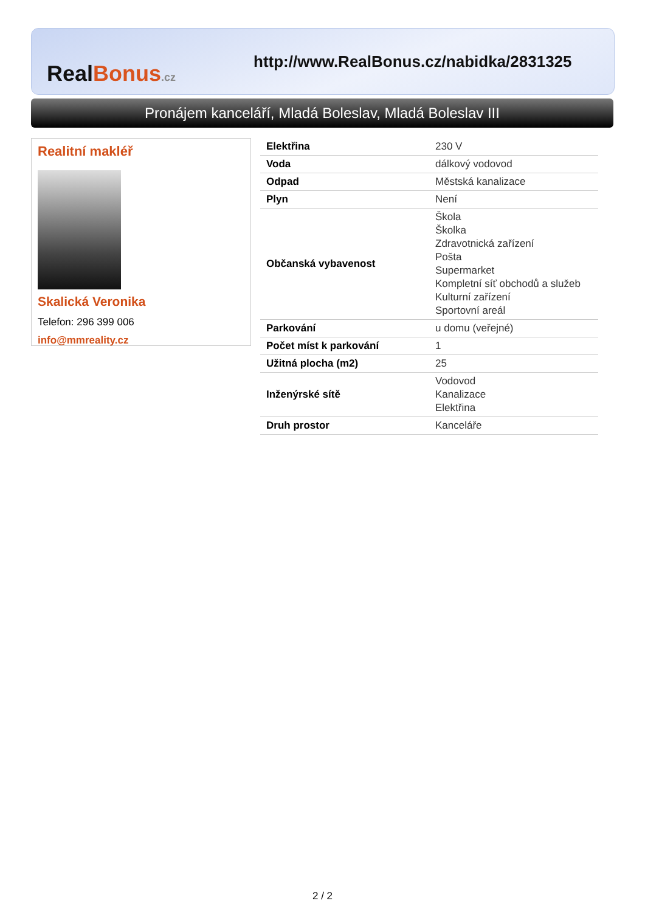Real Bonus.cz
http://www.RealBonus.cz/nabidka/2831325
Pronájem kanceláří, Mladá Boleslav, Mladá Boleslav III
Realitní makléř
Skalická Veronika
Telefon: 296 399 006
info@mmreality.cz
| Elektřina | 230 V |
| Voda | dálkový vodovod |
| Odpad | Městská kanalizace |
| Plyn | Není |
| Občanská vybavenost | Škola Školka Zdravotnická zařízení Pošta Supermarket Kompletní síť obchodů a služeb Kulturní zařízení Sportovní areál |
| Parkování | u domu (veřejné) |
| Počet míst k parkování | 1 |
| Užitná plocha (m2) | 25 |
| Inženýrské sítě | Vodovod Kanalizace Elektřina |
| Druh prostor | Kanceláře |
2 / 2